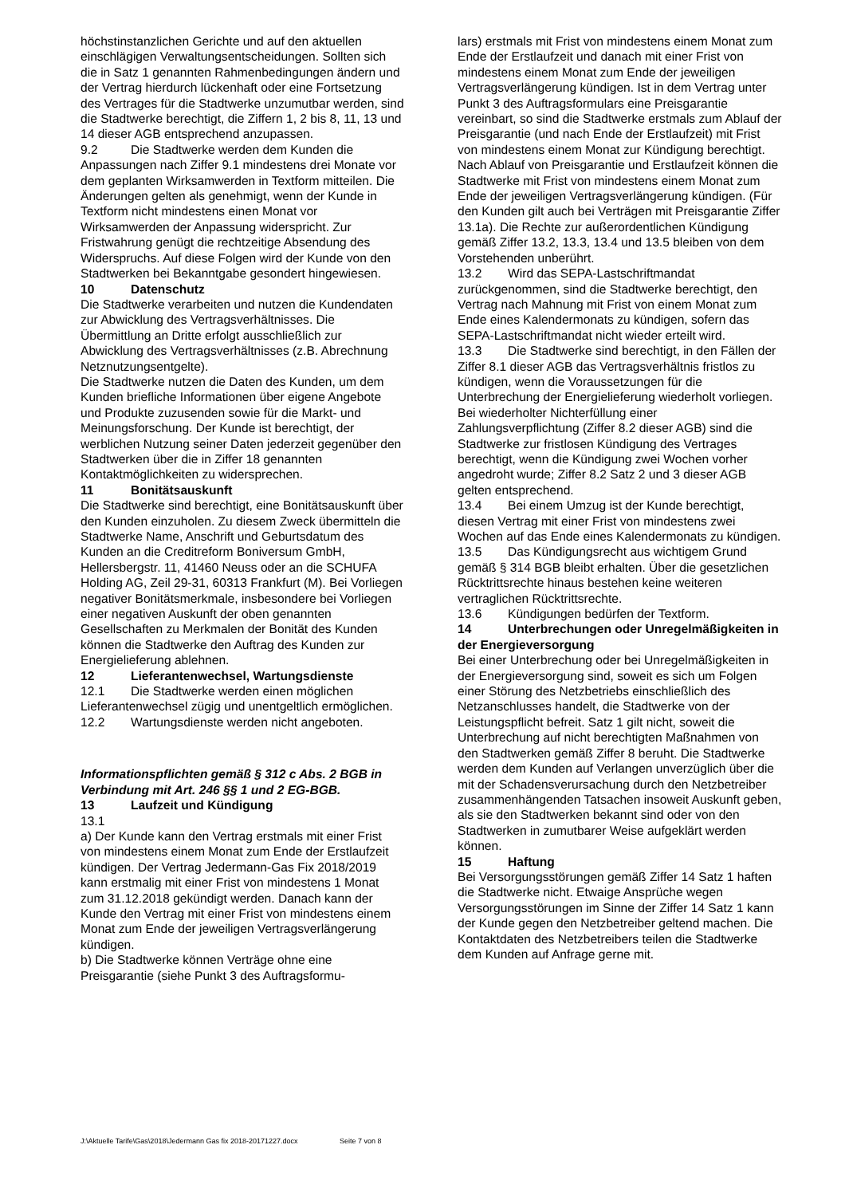höchstinstanzlichen Gerichte und auf den aktuellen einschlägigen Verwaltungsentscheidungen. Sollten sich die in Satz 1 genannten Rahmenbedingungen ändern und der Vertrag hierdurch lückenhaft oder eine Fortsetzung des Vertrages für die Stadtwerke unzumutbar werden, sind die Stadtwerke berechtigt, die Ziffern 1, 2 bis 8, 11, 13 und 14 dieser AGB entsprechend anzupassen.
9.2 Die Stadtwerke werden dem Kunden die Anpassungen nach Ziffer 9.1 mindestens drei Monate vor dem geplanten Wirksamwerden in Textform mitteilen. Die Änderungen gelten als genehmigt, wenn der Kunde in Textform nicht mindestens einen Monat vor Wirksamwerden der Anpassung widerspricht. Zur Fristwahrung genügt die rechtzeitige Absendung des Widerspruchs. Auf diese Folgen wird der Kunde von den Stadtwerken bei Bekanntgabe gesondert hingewiesen.
10 Datenschutz
Die Stadtwerke verarbeiten und nutzen die Kundendaten zur Abwicklung des Vertragsverhältnisses. Die Übermittlung an Dritte erfolgt ausschließlich zur Abwicklung des Vertragsverhältnisses (z.B. Abrechnung Netznutzungsentgelte).
Die Stadtwerke nutzen die Daten des Kunden, um dem Kunden briefliche Informationen über eigene Angebote und Produkte zuzusenden sowie für die Markt- und Meinungsforschung. Der Kunde ist berechtigt, der werblichen Nutzung seiner Daten jederzeit gegenüber den Stadtwerken über die in Ziffer 18 genannten Kontaktmöglichkeiten zu widersprechen.
11 Bonitätsauskunft
Die Stadtwerke sind berechtigt, eine Bonitätsauskunft über den Kunden einzuholen. Zu diesem Zweck übermitteln die Stadtwerke Name, Anschrift und Geburtsdatum des Kunden an die Creditreform Boniversum GmbH, Hellersbergstr. 11, 41460 Neuss oder an die SCHUFA Holding AG, Zeil 29-31, 60313 Frankfurt (M). Bei Vorliegen negativer Bonitätsmerkmale, insbesondere bei Vorliegen einer negativen Auskunft der oben genannten Gesellschaften zu Merkmalen der Bonität des Kunden können die Stadtwerke den Auftrag des Kunden zur Energielieferung ablehnen.
12 Lieferantenwechsel, Wartungsdienste
12.1 Die Stadtwerke werden einen möglichen Lieferantenwechsel zügig und unentgeltlich ermöglichen.
12.2 Wartungsdienste werden nicht angeboten.
Informationspflichten gemäß § 312 c Abs. 2 BGB in Verbindung mit Art. 246 §§ 1 und 2 EG-BGB.
13 Laufzeit und Kündigung
13.1
a) Der Kunde kann den Vertrag erstmals mit einer Frist von mindestens einem Monat zum Ende der Erstlaufzeit kündigen. Der Vertrag Jedermann-Gas Fix 2018/2019 kann erstmalig mit einer Frist von mindestens 1 Monat zum 31.12.2018 gekündigt werden. Danach kann der Kunde den Vertrag mit einer Frist von mindestens einem Monat zum Ende der jeweiligen Vertragsverlängerung kündigen.
b) Die Stadtwerke können Verträge ohne eine Preisgarantie (siehe Punkt 3 des Auftragsformu-
lars) erstmals mit Frist von mindestens einem Monat zum Ende der Erstlaufzeit und danach mit einer Frist von mindestens einem Monat zum Ende der jeweiligen Vertragsverlängerung kündigen. Ist in dem Vertrag unter Punkt 3 des Auftragsformulars eine Preisgarantie vereinbart, so sind die Stadtwerke erstmals zum Ablauf der Preisgarantie (und nach Ende der Erstlaufzeit) mit Frist von mindestens einem Monat zur Kündigung berechtigt. Nach Ablauf von Preisgarantie und Erstlaufzeit können die Stadtwerke mit Frist von mindestens einem Monat zum Ende der jeweiligen Vertragsverlängerung kündigen. (Für den Kunden gilt auch bei Verträgen mit Preisgarantie Ziffer 13.1a). Die Rechte zur außerordentlichen Kündigung gemäß Ziffer 13.2, 13.3, 13.4 und 13.5 bleiben von dem Vorstehenden unberührt.
13.2 Wird das SEPA-Lastschriftmandat zurückgenommen, sind die Stadtwerke berechtigt, den Vertrag nach Mahnung mit Frist von einem Monat zum Ende eines Kalendermonats zu kündigen, sofern das SEPA-Lastschriftmandat nicht wieder erteilt wird.
13.3 Die Stadtwerke sind berechtigt, in den Fällen der Ziffer 8.1 dieser AGB das Vertragsverhältnis fristlos zu kündigen, wenn die Voraussetzungen für die Unterbrechung der Energielieferung wiederholt vorliegen. Bei wiederholter Nichterfüllung einer Zahlungsverpflichtung (Ziffer 8.2 dieser AGB) sind die Stadtwerke zur fristlosen Kündigung des Vertrages berechtigt, wenn die Kündigung zwei Wochen vorher angedroht wurde; Ziffer 8.2 Satz 2 und 3 dieser AGB gelten entsprechend.
13.4 Bei einem Umzug ist der Kunde berechtigt, diesen Vertrag mit einer Frist von mindestens zwei Wochen auf das Ende eines Kalendermonats zu kündigen.
13.5 Das Kündigungsrecht aus wichtigem Grund gemäß § 314 BGB bleibt erhalten. Über die gesetzlichen Rücktrittsrechte hinaus bestehen keine weiteren vertraglichen Rücktrittsrechte.
13.6 Kündigungen bedürfen der Textform.
14 Unterbrechungen oder Unregelmäßigkeiten in der Energieversorgung
Bei einer Unterbrechung oder bei Unregelmäßigkeiten in der Energieversorgung sind, soweit es sich um Folgen einer Störung des Netzbetriebs einschließlich des Netzanschlusses handelt, die Stadtwerke von der Leistungspflicht befreit. Satz 1 gilt nicht, soweit die Unterbrechung auf nicht berechtigten Maßnahmen von den Stadtwerken gemäß Ziffer 8 beruht. Die Stadtwerke werden dem Kunden auf Verlangen unverzüglich über die mit der Schadensverursachung durch den Netzbetreiber zusammenhängenden Tatsachen insoweit Auskunft geben, als sie den Stadtwerken bekannt sind oder von den Stadtwerken in zumutbarer Weise aufgeklärt werden können.
15 Haftung
Bei Versorgungsstörungen gemäß Ziffer 14 Satz 1 haften die Stadtwerke nicht. Etwaige Ansprüche wegen Versorgungsstörungen im Sinne der Ziffer 14 Satz 1 kann der Kunde gegen den Netzbetreiber geltend machen. Die Kontaktdaten des Netzbetreibers teilen die Stadtwerke dem Kunden auf Anfrage gerne mit.
J:\Aktuelle Tarife\Gas\2018\Jedermann Gas fix 2018-20171227.docx Seite 7 von 8